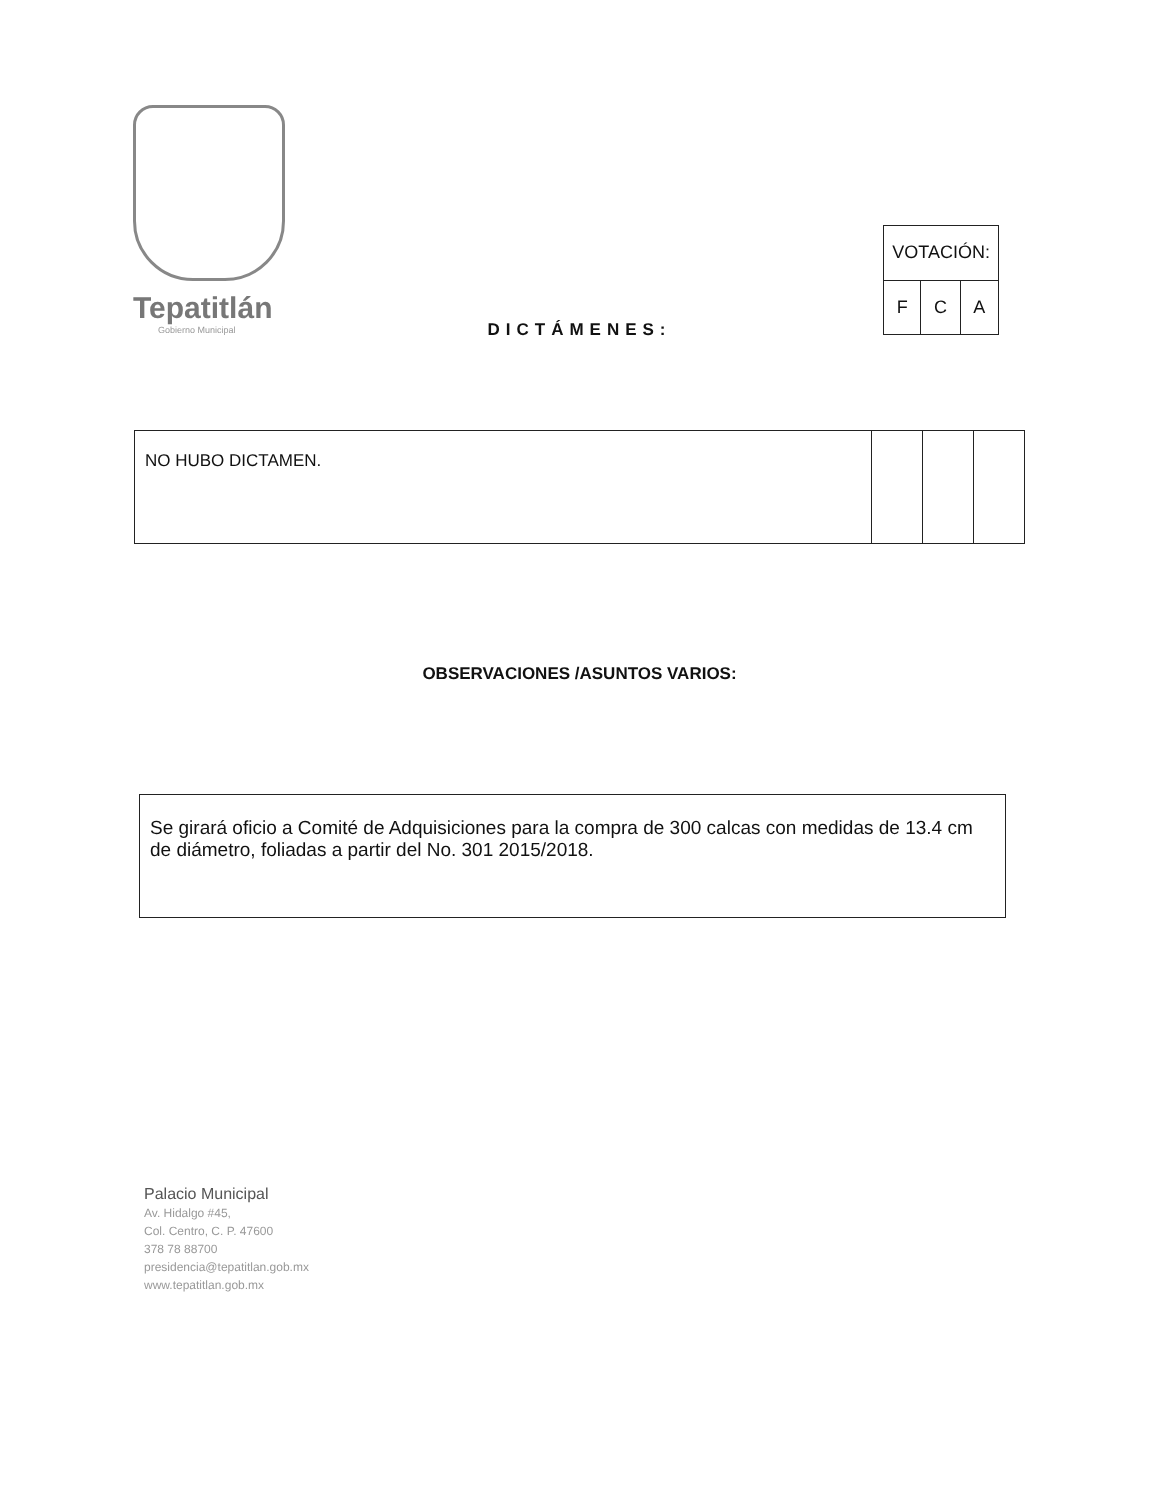Tepatitlán
Gobierno Municipal
| VOTACIÓN: | | |
| F | C | A |
DICTÁMENES:
| NO HUBO DICTAMEN. | | | |
OBSERVACIONES /ASUNTOS VARIOS:
Se girará oficio a Comité de Adquisiciones para la compra de 300 calcas con medidas de 13.4 cm de diámetro, foliadas a partir del No. 301 2015/2018.
Palacio Municipal
Av. Hidalgo #45,
Col. Centro, C. P. 47600
378 78 88700
presidencia@tepatitlan.gob.mx
www.tepatitlan.gob.mx